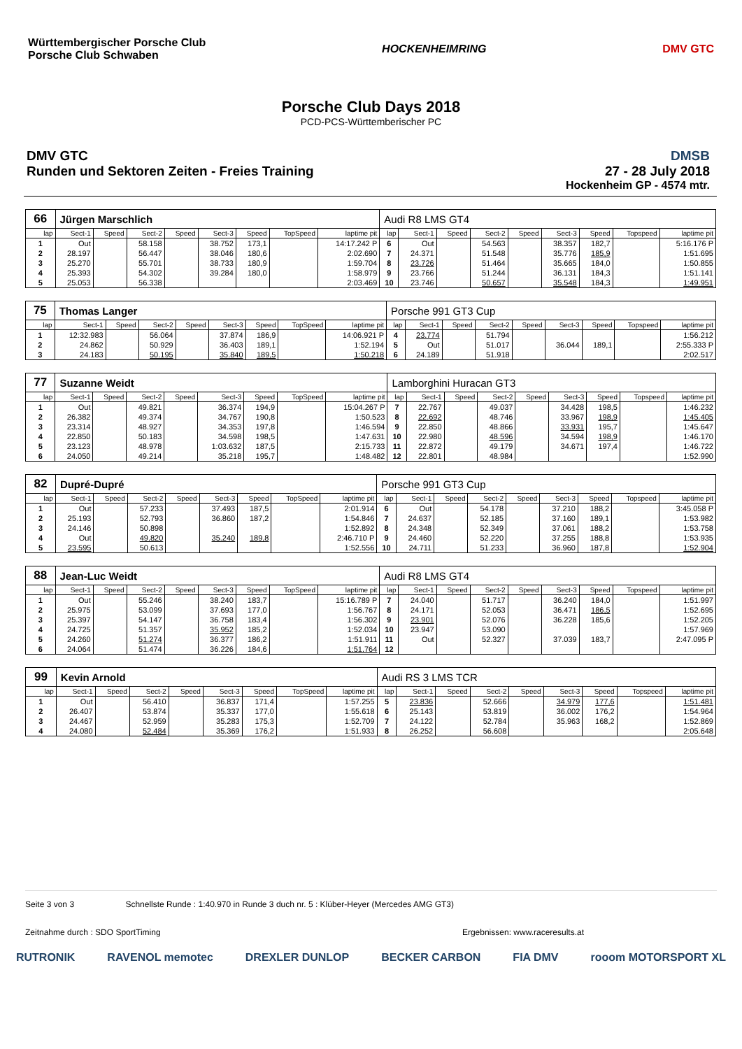Württembergischer Porsche Club
Porsche Club Schwaben
HOCKENHEIMRING DMV GTC
Porsche Club Days 2018
PCD-PCS-Württemberischer PC
DMV GTC
Runden und Sektoren Zeiten - Freies Training
DMSB
27 - 28 July 2018
Hockenheim GP - 4574 mtr.
| 66 | Jürgen Marschlich | | | | | | | | Audi R8 LMS GT4 | | | | | | | | |
| lap | Sect-1 | Speed | Sect-2 | Speed | Sect-3 | Speed | TopSpeed | laptime pit | lap | Sect-1 | Speed | Sect-2 | Speed | Sect-3 | Speed | Topspeed | laptime pit |
| 1 | Out | | 58.158 | | 38.752 | 173,1 | | 14:17.242 P | 6 | Out | | 54.563 | | 38.357 | 182,7 | | 5:16.176 P |
| 2 | 28.197 | | 56.447 | | 38.046 | 180,6 | | 2:02.690 | 7 | 24.371 | | 51.548 | | 35.776 | 185,9 | | 1:51.695 |
| 3 | 25.270 | | 55.701 | | 38.733 | 180,9 | | 1:59.704 | 8 | 23.726 | | 51.464 | | 35.665 | 184,0 | | 1:50.855 |
| 4 | 25.393 | | 54.302 | | 39.284 | 180,0 | | 1:58.979 | 9 | 23.766 | | 51.244 | | 36.131 | 184,3 | | 1:51.141 |
| 5 | 25.053 | | 56.338 | | | | | 2:03.469 | 10 | 23.746 | | 50.657 | | 35.548 | 184,3 | | 1:49.951 |
| 75 | Thomas Langer | | | | | | | | Porsche 991 GT3 Cup | | | | | | | | |
| lap | Sect-1 | Speed | Sect-2 | Speed | Sect-3 | Speed | TopSpeed | laptime pit | lap | Sect-1 | Speed | Sect-2 | Speed | Sect-3 | Speed | Topspeed | laptime pit |
| 1 | 12:32.983 | | 56.064 | | 37.874 | 186,9 | | 14:06.921 P | 4 | 23.774 | | 51.794 | | | | | 1:56.212 |
| 2 | 24.862 | | 50.929 | | 36.403 | 189,1 | | 1:52.194 | 5 | Out | | 51.017 | | 36.044 | 189,1 | | 2:55.333 P |
| 3 | 24.183 | | 50.195 | | 35.840 | 189,5 | | 1:50.218 | 6 | 24.189 | | 51.918 | | | | | 2:02.517 |
| 77 | Suzanne Weidt | | | | | | | | Lamborghini Huracan GT3 | | | | | | | | |
| lap | Sect-1 | Speed | Sect-2 | Speed | Sect-3 | Speed | TopSpeed | laptime pit | lap | Sect-1 | Speed | Sect-2 | Speed | Sect-3 | Speed | Topspeed | laptime pit |
| 1 | Out | | 49.821 | | 36.374 | 194,9 | | 15:04.267 P | 7 | 22.767 | | 49.037 | | 34.428 | 198,5 | | 1:46.232 |
| 2 | 26.382 | | 49.374 | | 34.767 | 190,8 | | 1:50.523 | 8 | 22.692 | | 48.746 | | 33.967 | 198,9 | | 1:45.405 |
| 3 | 23.314 | | 48.927 | | 34.353 | 197,8 | | 1:46.594 | 9 | 22.850 | | 48.866 | | 33.931 | 195,7 | | 1:45.647 |
| 4 | 22.850 | | 50.183 | | 34.598 | 198,5 | | 1:47.631 | 10 | 22.980 | | 48.596 | | 34.594 | 198,9 | | 1:46.170 |
| 5 | 23.123 | | 48.978 | | 1:03.632 | 187,5 | | 2:15.733 | 11 | 22.872 | | 49.179 | | 34.671 | 197,4 | | 1:46.722 |
| 6 | 24.050 | | 49.214 | | 35.218 | 195,7 | | 1:48.482 | 12 | 22.801 | | 48.984 | | | | | 1:52.990 |
| 82 | Dupré-Dupré | | | | | | | | Porsche 991 GT3 Cup | | | | | | | | |
| lap | Sect-1 | Speed | Sect-2 | Speed | Sect-3 | Speed | TopSpeed | laptime pit | lap | Sect-1 | Speed | Sect-2 | Speed | Sect-3 | Speed | Topspeed | laptime pit |
| 1 | Out | | 57.233 | | 37.493 | 187,5 | | 2:01.914 | 6 | Out | | 54.178 | | 37.210 | 188,2 | | 3:45.058 P |
| 2 | 25.193 | | 52.793 | | 36.860 | 187,2 | | 1:54.846 | 7 | 24.637 | | 52.185 | | 37.160 | 189,1 | | 1:53.982 |
| 3 | 24.146 | | 50.898 | | | | | 1:52.892 | 8 | 24.348 | | 52.349 | | 37.061 | 188,2 | | 1:53.758 |
| 4 | Out | | 49.820 | | 35.240 | 189,8 | | 2:46.710 P | 9 | 24.460 | | 52.220 | | 37.255 | 188,8 | | 1:53.935 |
| 5 | 23.595 | | 50.613 | | | | | 1:52.556 | 10 | 24.711 | | 51.233 | | 36.960 | 187,8 | | 1:52.904 |
| 88 | Jean-Luc Weidt | | | | | | | | Audi R8 LMS GT4 | | | | | | | | |
| lap | Sect-1 | Speed | Sect-2 | Speed | Sect-3 | Speed | TopSpeed | laptime pit | lap | Sect-1 | Speed | Sect-2 | Speed | Sect-3 | Speed | Topspeed | laptime pit |
| 1 | Out | | 55.246 | | 38.240 | 183,7 | | 15:16.789 P | 7 | 24.040 | | 51.717 | | 36.240 | 184,0 | | 1:51.997 |
| 2 | 25.975 | | 53.099 | | 37.693 | 177,0 | | 1:56.767 | 8 | 24.171 | | 52.053 | | 36.471 | 186,5 | | 1:52.695 |
| 3 | 25.397 | | 54.147 | | 36.758 | 183,4 | | 1:56.302 | 9 | 23.901 | | 52.076 | | 36.228 | 185,6 | | 1:52.205 |
| 4 | 24.725 | | 51.357 | | 35.952 | 185,2 | | 1:52.034 | 10 | 23.947 | | 53.090 | | | | | 1:57.969 |
| 5 | 24.260 | | 51.274 | | 36.377 | 186,2 | | 1:51.911 | 11 | Out | | 52.327 | | 37.039 | 183,7 | | 2:47.095 P |
| 6 | 24.064 | | 51.474 | | 36.226 | 184,6 | | 1:51.764 | 12 | | | | | | | | |
| 99 | Kevin Arnold | | | | | | | | Audi RS 3 LMS TCR | | | | | | | | |
| lap | Sect-1 | Speed | Sect-2 | Speed | Sect-3 | Speed | TopSpeed | laptime pit | lap | Sect-1 | Speed | Sect-2 | Speed | Sect-3 | Speed | Topspeed | laptime pit |
| 1 | Out | | 56.410 | | 36.837 | 171,4 | | 1:57.255 | 5 | 23.836 | | 52.666 | | 34.979 | 177,6 | | 1:51.481 |
| 2 | 26.407 | | 53.874 | | 35.337 | 177,0 | | 1:55.618 | 6 | 25.143 | | 53.819 | | 36.002 | 176,2 | | 1:54.964 |
| 3 | 24.467 | | 52.959 | | 35.283 | 175,3 | | 1:52.709 | 7 | 24.122 | | 52.784 | | 35.963 | 168,2 | | 1:52.869 |
| 4 | 24.080 | | 52.484 | | 35.369 | 176,2 | | 1:51.933 | 8 | 26.252 | | 56.608 | | | | | 2:05.648 |
Seite 3 von 3 Schnellste Runde : 1:40.970 in Runde 3 duch nr. 5 : Klüber-Heyer (Mercedes AMG GT3)
Zeitnahme durch : SDO SportTiming Ergebnissen: www.raceresults.at
RUTRONIK RAVENOL memotec DREXLER DUNLOP BECKER CARBON FIA DMV rooom MOTORSPORT XL